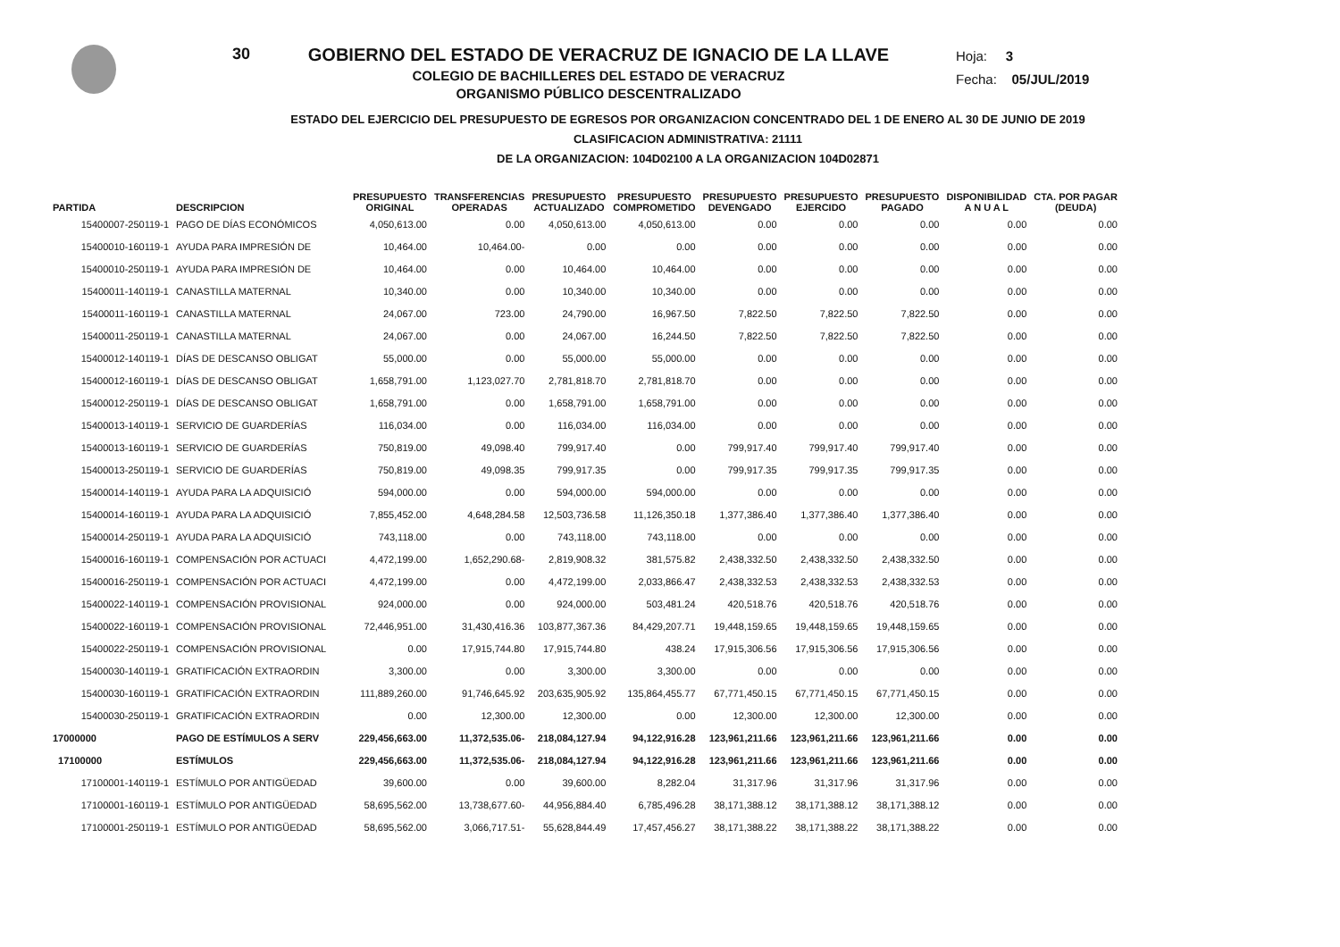30 GOBIERNO DEL ESTADO DE VERACRUZ DE IGNACIO DE LA LLAVE
COLEGIO DE BACHILLERES DEL ESTADO DE VERACRUZ
ORGANISMO PÚBLICO DESCENTRALIZADO
Hoja: 3
Fecha: 05/JUL/2019
ESTADO DEL EJERCICIO DEL PRESUPUESTO DE EGRESOS POR ORGANIZACION CONCENTRADO DEL 1 DE ENERO AL 30 DE JUNIO DE 2019
CLASIFICACION ADMINISTRATIVA: 21111
DE LA ORGANIZACION: 104D02100 A LA ORGANIZACION 104D02871
| PARTIDA | DESCRIPCION | PRESUPUESTO ORIGINAL | TRANSFERENCIAS OPERADAS | PRESUPUESTO ACTUALIZADO | PRESUPUESTO COMPROMETIDO | PRESUPUESTO DEVENGADO | PRESUPUESTO EJERCIDO | PRESUPUESTO PAGADO | DISPONIBILIDAD A N U A L | CTA. POR PAGAR (DEUDA) |
| --- | --- | --- | --- | --- | --- | --- | --- | --- | --- | --- |
| 15400007-250119-1 | PAGO DE DÍAS ECONÓMICOS | 4,050,613.00 | 0.00 | 4,050,613.00 | 4,050,613.00 | 0.00 | 0.00 | 0.00 | 0.00 | 0.00 |
| 15400010-160119-1 | AYUDA PARA IMPRESIÓN DE | 10,464.00 | 10,464.00- | 0.00 | 0.00 | 0.00 | 0.00 | 0.00 | 0.00 | 0.00 |
| 15400010-250119-1 | AYUDA PARA IMPRESIÓN DE | 10,464.00 | 0.00 | 10,464.00 | 10,464.00 | 0.00 | 0.00 | 0.00 | 0.00 | 0.00 |
| 15400011-140119-1 | CANASTILLA MATERNAL | 10,340.00 | 0.00 | 10,340.00 | 10,340.00 | 0.00 | 0.00 | 0.00 | 0.00 | 0.00 |
| 15400011-160119-1 | CANASTILLA MATERNAL | 24,067.00 | 723.00 | 24,790.00 | 16,967.50 | 7,822.50 | 7,822.50 | 7,822.50 | 0.00 | 0.00 |
| 15400011-250119-1 | CANASTILLA MATERNAL | 24,067.00 | 0.00 | 24,067.00 | 16,244.50 | 7,822.50 | 7,822.50 | 7,822.50 | 0.00 | 0.00 |
| 15400012-140119-1 | DÍAS DE DESCANSO OBLIGAT | 55,000.00 | 0.00 | 55,000.00 | 55,000.00 | 0.00 | 0.00 | 0.00 | 0.00 | 0.00 |
| 15400012-160119-1 | DÍAS DE DESCANSO OBLIGAT | 1,658,791.00 | 1,123,027.70 | 2,781,818.70 | 2,781,818.70 | 0.00 | 0.00 | 0.00 | 0.00 | 0.00 |
| 15400012-250119-1 | DÍAS DE DESCANSO OBLIGAT | 1,658,791.00 | 0.00 | 1,658,791.00 | 1,658,791.00 | 0.00 | 0.00 | 0.00 | 0.00 | 0.00 |
| 15400013-140119-1 | SERVICIO DE GUARDERÍAS | 116,034.00 | 0.00 | 116,034.00 | 116,034.00 | 0.00 | 0.00 | 0.00 | 0.00 | 0.00 |
| 15400013-160119-1 | SERVICIO DE GUARDERÍAS | 750,819.00 | 49,098.40 | 799,917.40 | 0.00 | 799,917.40 | 799,917.40 | 799,917.40 | 0.00 | 0.00 |
| 15400013-250119-1 | SERVICIO DE GUARDERÍAS | 750,819.00 | 49,098.35 | 799,917.35 | 0.00 | 799,917.35 | 799,917.35 | 799,917.35 | 0.00 | 0.00 |
| 15400014-140119-1 | AYUDA PARA LA ADQUISICIÓ | 594,000.00 | 0.00 | 594,000.00 | 594,000.00 | 0.00 | 0.00 | 0.00 | 0.00 | 0.00 |
| 15400014-160119-1 | AYUDA PARA LA ADQUISICIÓ | 7,855,452.00 | 4,648,284.58 | 12,503,736.58 | 11,126,350.18 | 1,377,386.40 | 1,377,386.40 | 1,377,386.40 | 0.00 | 0.00 |
| 15400014-250119-1 | AYUDA PARA LA ADQUISICIÓ | 743,118.00 | 0.00 | 743,118.00 | 743,118.00 | 0.00 | 0.00 | 0.00 | 0.00 | 0.00 |
| 15400016-160119-1 | COMPENSACIÓN POR ACTUACI | 4,472,199.00 | 1,652,290.68- | 2,819,908.32 | 381,575.82 | 2,438,332.50 | 2,438,332.50 | 2,438,332.50 | 0.00 | 0.00 |
| 15400016-250119-1 | COMPENSACIÓN POR ACTUACI | 4,472,199.00 | 0.00 | 4,472,199.00 | 2,033,866.47 | 2,438,332.53 | 2,438,332.53 | 2,438,332.53 | 0.00 | 0.00 |
| 15400022-140119-1 | COMPENSACIÓN PROVISIONAL | 924,000.00 | 0.00 | 924,000.00 | 503,481.24 | 420,518.76 | 420,518.76 | 420,518.76 | 0.00 | 0.00 |
| 15400022-160119-1 | COMPENSACIÓN PROVISIONAL | 72,446,951.00 | 31,430,416.36 | 103,877,367.36 | 84,429,207.71 | 19,448,159.65 | 19,448,159.65 | 19,448,159.65 | 0.00 | 0.00 |
| 15400022-250119-1 | COMPENSACIÓN PROVISIONAL | 0.00 | 17,915,744.80 | 17,915,744.80 | 438.24 | 17,915,306.56 | 17,915,306.56 | 17,915,306.56 | 0.00 | 0.00 |
| 15400030-140119-1 | GRATIFICACIÓN EXTRAORDIN | 3,300.00 | 0.00 | 3,300.00 | 3,300.00 | 0.00 | 0.00 | 0.00 | 0.00 | 0.00 |
| 15400030-160119-1 | GRATIFICACIÓN EXTRAORDIN | 111,889,260.00 | 91,746,645.92 | 203,635,905.92 | 135,864,455.77 | 67,771,450.15 | 67,771,450.15 | 67,771,450.15 | 0.00 | 0.00 |
| 15400030-250119-1 | GRATIFICACIÓN EXTRAORDIN | 0.00 | 12,300.00 | 12,300.00 | 0.00 | 12,300.00 | 12,300.00 | 12,300.00 | 0.00 | 0.00 |
| 17000000 | PAGO DE ESTÍMULOS A SERV | 229,456,663.00 | 11,372,535.06- | 218,084,127.94 | 94,122,916.28 | 123,961,211.66 | 123,961,211.66 | 123,961,211.66 | 0.00 | 0.00 |
| 17100000 | ESTÍMULOS | 229,456,663.00 | 11,372,535.06- | 218,084,127.94 | 94,122,916.28 | 123,961,211.66 | 123,961,211.66 | 123,961,211.66 | 0.00 | 0.00 |
| 17100001-140119-1 | ESTÍMULO POR ANTIGÜEDAD | 39,600.00 | 0.00 | 39,600.00 | 8,282.04 | 31,317.96 | 31,317.96 | 31,317.96 | 0.00 | 0.00 |
| 17100001-160119-1 | ESTÍMULO POR ANTIGÜEDAD | 58,695,562.00 | 13,738,677.60- | 44,956,884.40 | 6,785,496.28 | 38,171,388.12 | 38,171,388.12 | 38,171,388.12 | 0.00 | 0.00 |
| 17100001-250119-1 | ESTÍMULO POR ANTIGÜEDAD | 58,695,562.00 | 3,066,717.51- | 55,628,844.49 | 17,457,456.27 | 38,171,388.22 | 38,171,388.22 | 38,171,388.22 | 0.00 | 0.00 |